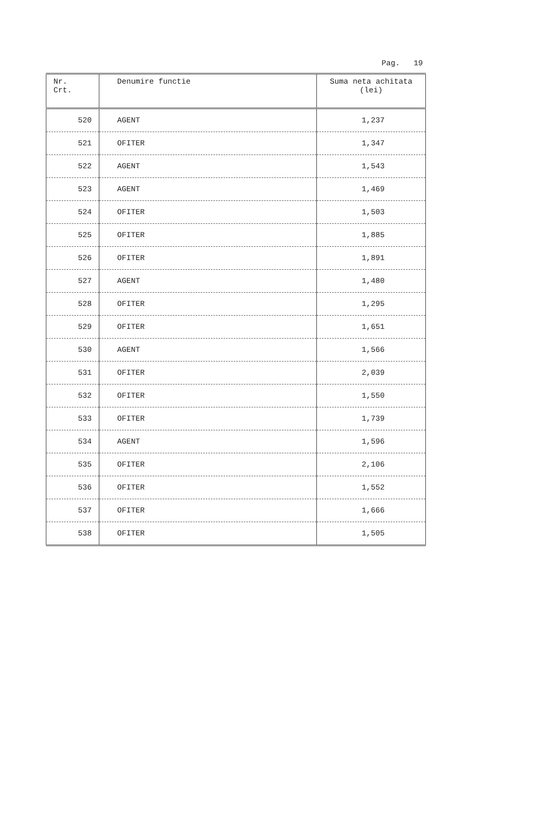Pag. 19
| Nr. Crt. | Denumire functie | Suma neta achitata (lei) |
| --- | --- | --- |
| 520 | AGENT | 1,237 |
| 521 | OFITER | 1,347 |
| 522 | AGENT | 1,543 |
| 523 | AGENT | 1,469 |
| 524 | OFITER | 1,503 |
| 525 | OFITER | 1,885 |
| 526 | OFITER | 1,891 |
| 527 | AGENT | 1,480 |
| 528 | OFITER | 1,295 |
| 529 | OFITER | 1,651 |
| 530 | AGENT | 1,566 |
| 531 | OFITER | 2,039 |
| 532 | OFITER | 1,550 |
| 533 | OFITER | 1,739 |
| 534 | AGENT | 1,596 |
| 535 | OFITER | 2,106 |
| 536 | OFITER | 1,552 |
| 537 | OFITER | 1,666 |
| 538 | OFITER | 1,505 |